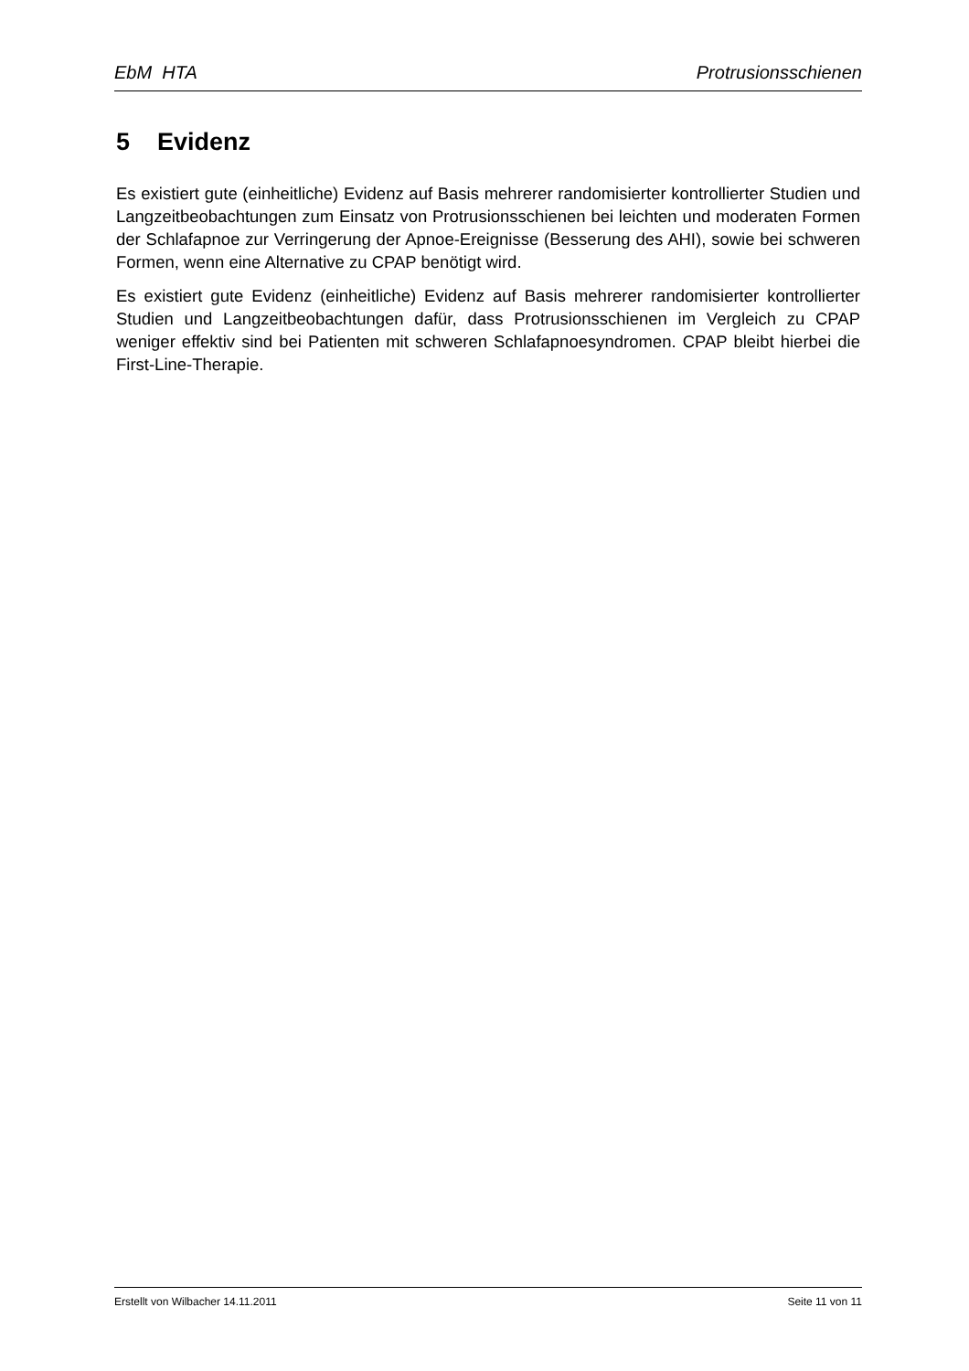EbM HTA Protrusionsschienen
5 Evidenz
Es existiert gute (einheitliche) Evidenz auf Basis mehrerer randomisierter kontrollierter Studien und Langzeitbeobachtungen zum Einsatz von Protrusionsschienen bei leichten und moderaten Formen der Schlafapnoe zur Verringerung der Apnoe-Ereignisse (Besserung des AHI), sowie bei schweren Formen, wenn eine Alternative zu CPAP benötigt wird.
Es existiert gute Evidenz (einheitliche) Evidenz auf Basis mehrerer randomisierter kontrollierter Studien und Langzeitbeobachtungen dafür, dass Protrusionsschienen im Vergleich zu CPAP weniger effektiv sind bei Patienten mit schweren Schlafapnoesyndromen. CPAP bleibt hierbei die First-Line-Therapie.
Erstellt von Wilbacher 14.11.2011 Seite 11 von 11